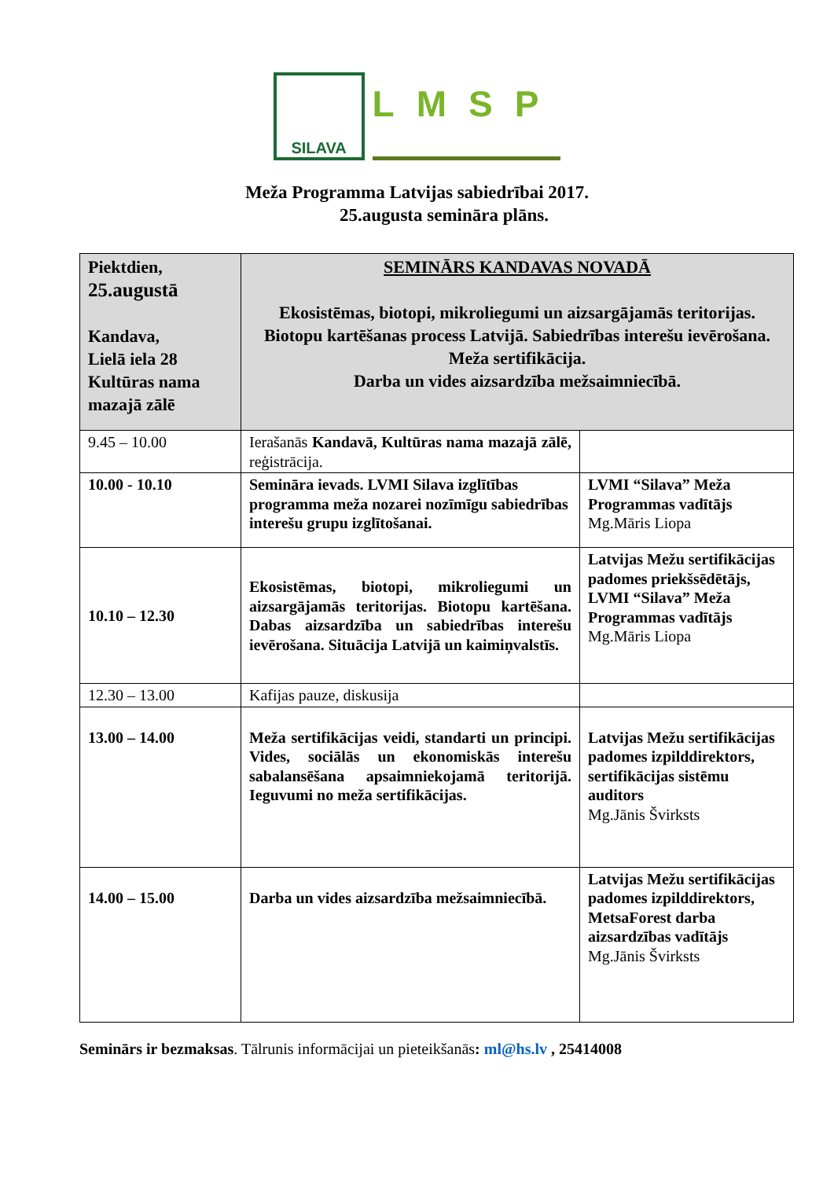SILAVA
LMSP
Meža Programma Latvijas sabiedrībai 2017.
25.augusta semināra plāns.
| Piektdien, 25.augustā Kandava, Lielā iela 28 Kultūras nama mazajā zālē | SEMINĀRS KANDAVAS NOVADĀ Ekosistēmas, biotopi, mikroliegumi un aizsargājamās teritorijas. Biotopu kartēšanas process Latvijā. Sabiedrības interešu ievērošana. Meža sertifikācija. Darba un vides aizsardzība mežsaimniecībā. | |
| 9.45 – 10.00 | Ierašanās Kandavā, Kultūras nama mazajā zālē, reģistrācija. | |
| 10.00 - 10.10 | Semināra ievads. LVMI Silava izglītības programma meža nozarei nozīmīgu sabiedrības interešu grupu izglītošanai. | LVMI “Silava” Meža Programmas vadītājs Mg.Māris Liopa |
| 10.10 – 12.30 | Ekosistēmas, biotopi, mikroliegumi un aizsargājamās teritorijas. Biotopu kartēšana. Dabas aizsardzība un sabiedrības interešu ievērošana. Situācija Latvijā un kaimiņvalstīs. | Latvijas Mežu sertifikācijas padomes priekšsēdētājs, LVMI “Silava” Meža Programmas vadītājs Mg.Māris Liopa |
| 12.30 – 13.00 | Kafijas pauze, diskusija | |
| 13.00 – 14.00 | Meža sertifikācijas veidi, standarti un principi. Vides, sociālās un ekonomiskās interešu sabalansēšana apsaimniekojamā teritorijā. Ieguvumi no meža sertifikācijas. | Latvijas Mežu sertifikācijas padomes izpilddirektors, sertifikācijas sistēmu auditors Mg.Jānis Švirksts |
| 14.00 – 15.00 | Darba un vides aizsardzība mežsaimniecībā. | Latvijas Mežu sertifikācijas padomes izpilddirektors, MetsaForest darba aizsardzības vadītājs Mg.Jānis Švirksts |
Seminārs ir bezmaksas. Tālrunis informācijai un pieteikšanās: ml@hs.lv , 25414008